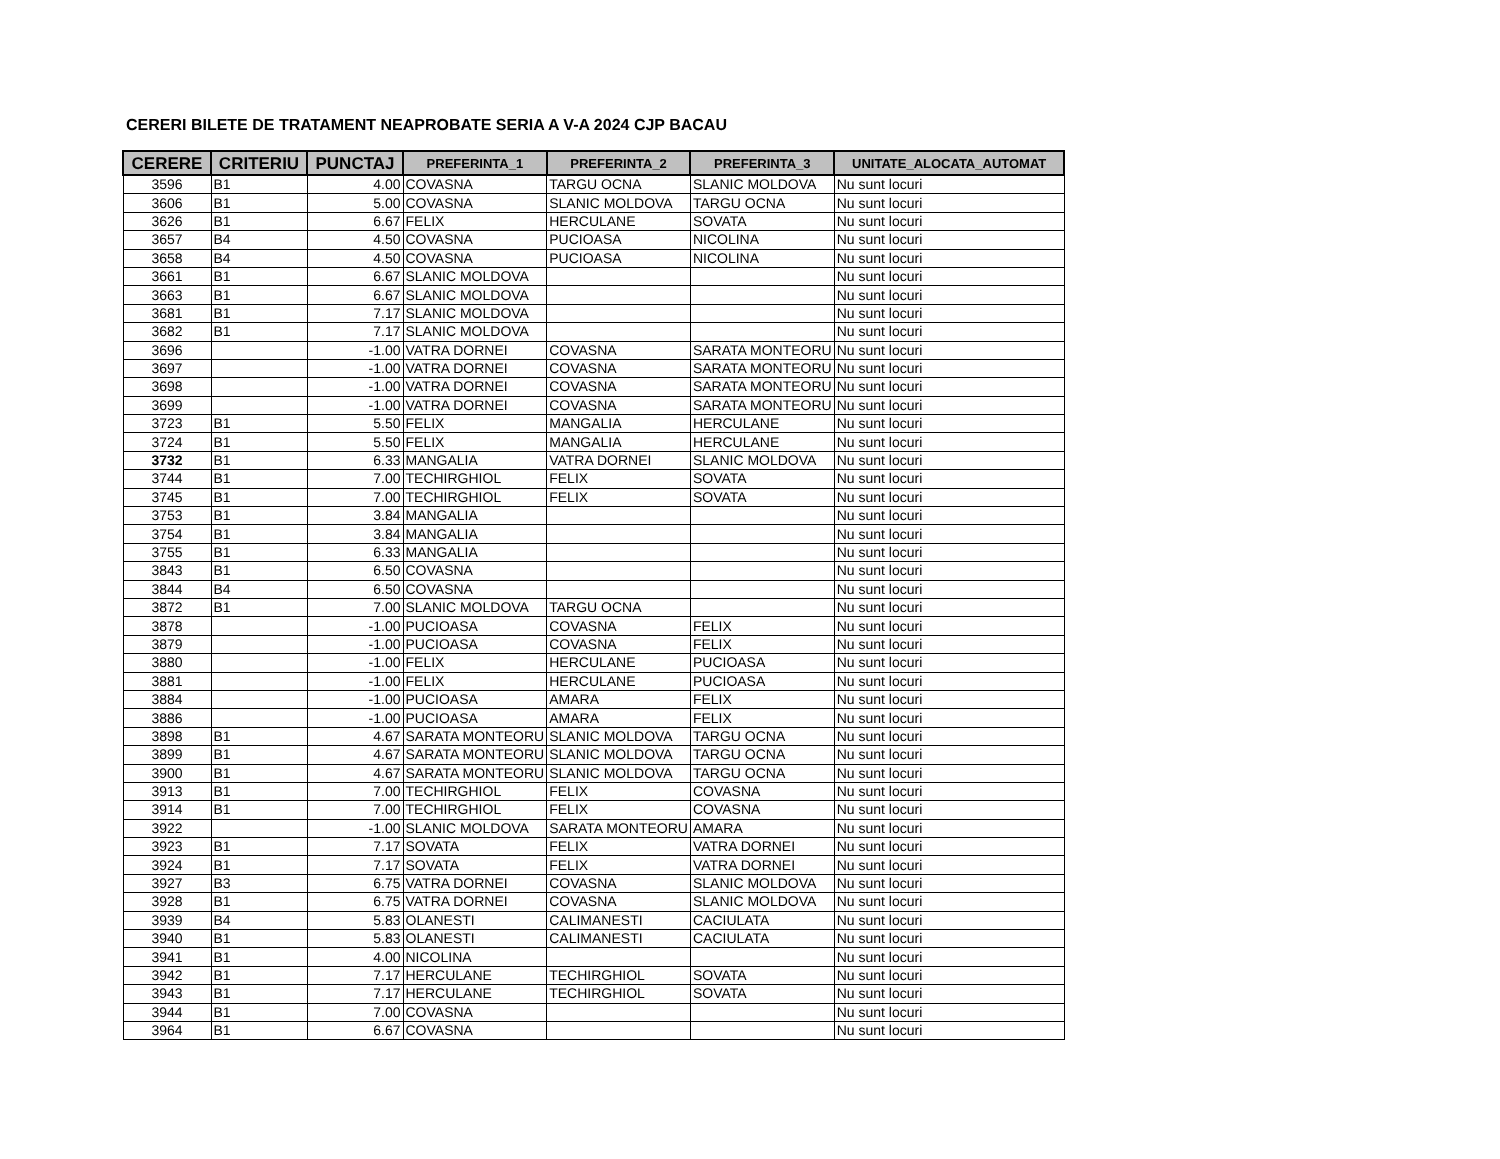CERERI BILETE DE TRATAMENT NEAPROBATE SERIA A V-A 2024 CJP BACAU
| CERERE | CRITERIU | PUNCTAJ | PREFERINTA_1 | PREFERINTA_2 | PREFERINTA_3 | UNITATE_ALOCATA_AUTOMAT |
| --- | --- | --- | --- | --- | --- | --- |
| 3596 | B1 | 4.00 | COVASNA | TARGU OCNA | SLANIC MOLDOVA | Nu sunt locuri |
| 3606 | B1 | 5.00 | COVASNA | SLANIC MOLDOVA | TARGU OCNA | Nu sunt locuri |
| 3626 | B1 | 6.67 | FELIX | HERCULANE | SOVATA | Nu sunt locuri |
| 3657 | B4 | 4.50 | COVASNA | PUCIOASA | NICOLINA | Nu sunt locuri |
| 3658 | B4 | 4.50 | COVASNA | PUCIOASA | NICOLINA | Nu sunt locuri |
| 3661 | B1 | 6.67 | SLANIC MOLDOVA | | | Nu sunt locuri |
| 3663 | B1 | 6.67 | SLANIC MOLDOVA | | | Nu sunt locuri |
| 3681 | B1 | 7.17 | SLANIC MOLDOVA | | | Nu sunt locuri |
| 3682 | B1 | 7.17 | SLANIC MOLDOVA | | | Nu sunt locuri |
| 3696 | | -1.00 | VATRA DORNEI | COVASNA | SARATA MONTEORU | Nu sunt locuri |
| 3697 | | -1.00 | VATRA DORNEI | COVASNA | SARATA MONTEORU | Nu sunt locuri |
| 3698 | | -1.00 | VATRA DORNEI | COVASNA | SARATA MONTEORU | Nu sunt locuri |
| 3699 | | -1.00 | VATRA DORNEI | COVASNA | SARATA MONTEORU | Nu sunt locuri |
| 3723 | B1 | 5.50 | FELIX | MANGALIA | HERCULANE | Nu sunt locuri |
| 3724 | B1 | 5.50 | FELIX | MANGALIA | HERCULANE | Nu sunt locuri |
| 3732 | B1 | 6.33 | MANGALIA | VATRA DORNEI | SLANIC MOLDOVA | Nu sunt locuri |
| 3744 | B1 | 7.00 | TECHIRGHIOL | FELIX | SOVATA | Nu sunt locuri |
| 3745 | B1 | 7.00 | TECHIRGHIOL | FELIX | SOVATA | Nu sunt locuri |
| 3753 | B1 | 3.84 | MANGALIA | | | Nu sunt locuri |
| 3754 | B1 | 3.84 | MANGALIA | | | Nu sunt locuri |
| 3755 | B1 | 6.33 | MANGALIA | | | Nu sunt locuri |
| 3843 | B1 | 6.50 | COVASNA | | | Nu sunt locuri |
| 3844 | B4 | 6.50 | COVASNA | | | Nu sunt locuri |
| 3872 | B1 | 7.00 | SLANIC MOLDOVA | TARGU OCNA | | Nu sunt locuri |
| 3878 | | -1.00 | PUCIOASA | COVASNA | FELIX | Nu sunt locuri |
| 3879 | | -1.00 | PUCIOASA | COVASNA | FELIX | Nu sunt locuri |
| 3880 | | -1.00 | FELIX | HERCULANE | PUCIOASA | Nu sunt locuri |
| 3881 | | -1.00 | FELIX | HERCULANE | PUCIOASA | Nu sunt locuri |
| 3884 | | -1.00 | PUCIOASA | AMARA | FELIX | Nu sunt locuri |
| 3886 | | -1.00 | PUCIOASA | AMARA | FELIX | Nu sunt locuri |
| 3898 | B1 | 4.67 | SARATA MONTEORU | SLANIC MOLDOVA | TARGU OCNA | Nu sunt locuri |
| 3899 | B1 | 4.67 | SARATA MONTEORU | SLANIC MOLDOVA | TARGU OCNA | Nu sunt locuri |
| 3900 | B1 | 4.67 | SARATA MONTEORU | SLANIC MOLDOVA | TARGU OCNA | Nu sunt locuri |
| 3913 | B1 | 7.00 | TECHIRGHIOL | FELIX | COVASNA | Nu sunt locuri |
| 3914 | B1 | 7.00 | TECHIRGHIOL | FELIX | COVASNA | Nu sunt locuri |
| 3922 | | -1.00 | SLANIC MOLDOVA | SARATA MONTEORU | AMARA | Nu sunt locuri |
| 3923 | B1 | 7.17 | SOVATA | FELIX | VATRA DORNEI | Nu sunt locuri |
| 3924 | B1 | 7.17 | SOVATA | FELIX | VATRA DORNEI | Nu sunt locuri |
| 3927 | B3 | 6.75 | VATRA DORNEI | COVASNA | SLANIC MOLDOVA | Nu sunt locuri |
| 3928 | B1 | 6.75 | VATRA DORNEI | COVASNA | SLANIC MOLDOVA | Nu sunt locuri |
| 3939 | B4 | 5.83 | OLANESTI | CALIMANESTI | CACIULATA | Nu sunt locuri |
| 3940 | B1 | 5.83 | OLANESTI | CALIMANESTI | CACIULATA | Nu sunt locuri |
| 3941 | B1 | 4.00 | NICOLINA | | | Nu sunt locuri |
| 3942 | B1 | 7.17 | HERCULANE | TECHIRGHIOL | SOVATA | Nu sunt locuri |
| 3943 | B1 | 7.17 | HERCULANE | TECHIRGHIOL | SOVATA | Nu sunt locuri |
| 3944 | B1 | 7.00 | COVASNA | | | Nu sunt locuri |
| 3964 | B1 | 6.67 | COVASNA | | | Nu sunt locuri |